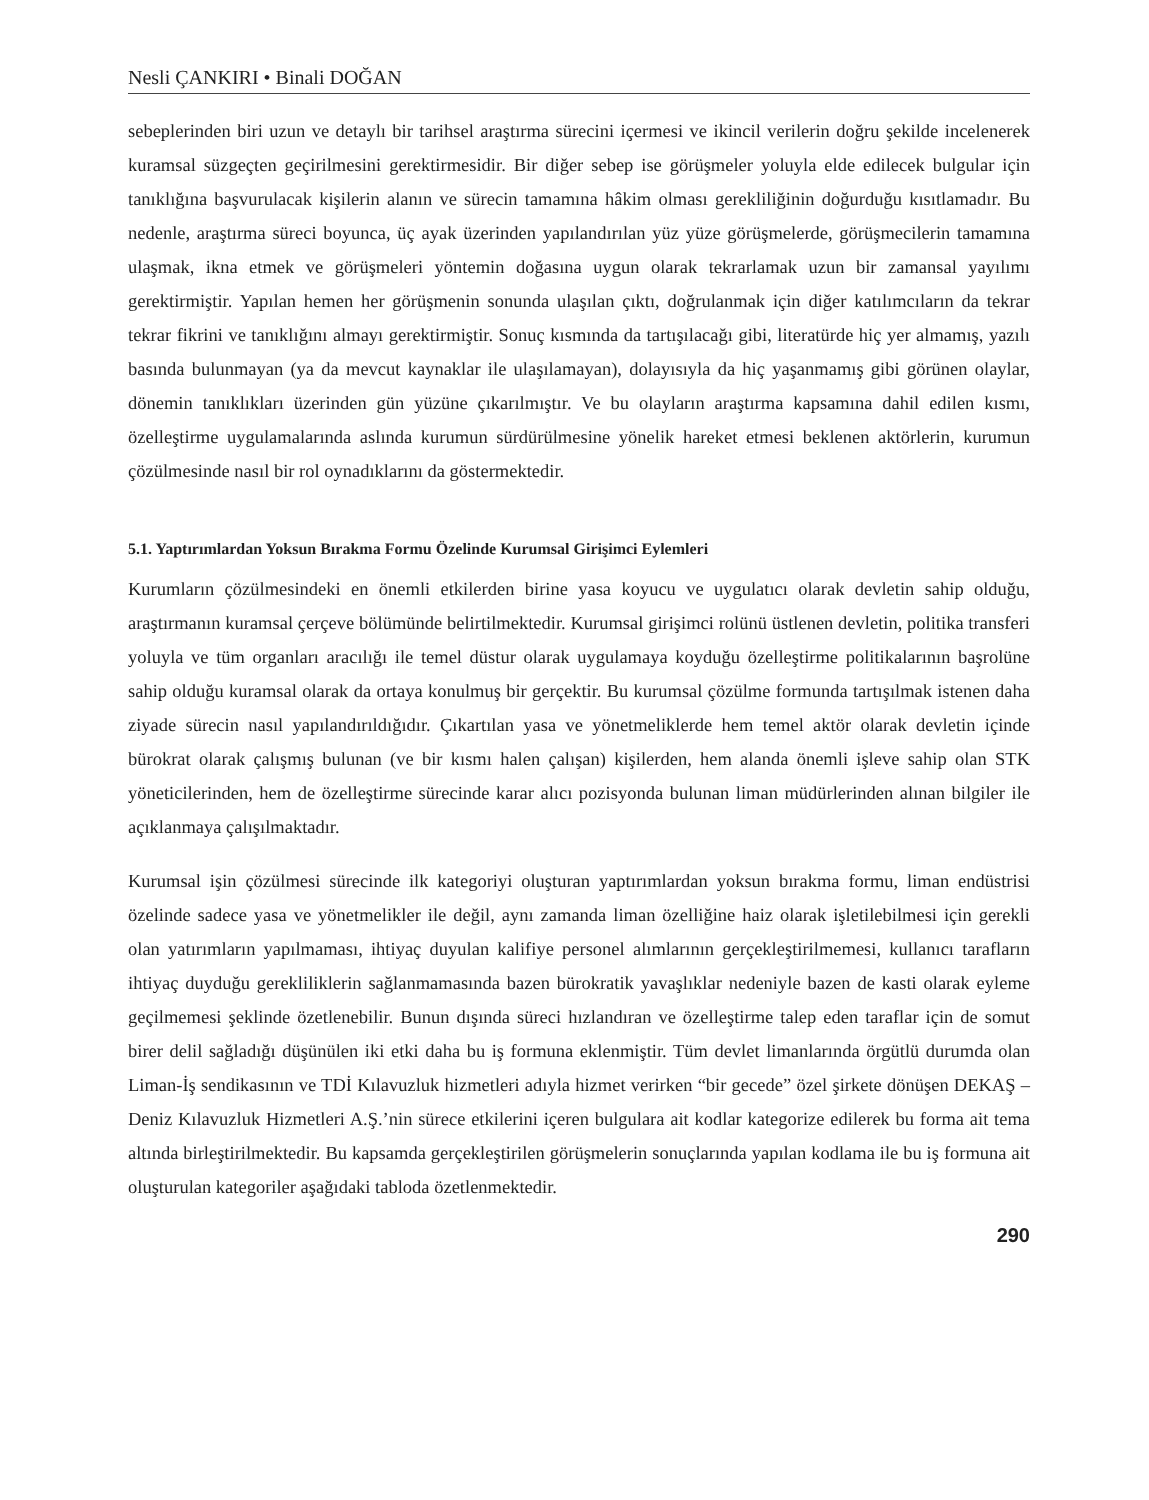Nesli ÇANKIRI • Binali DOĞAN
sebeplerinden biri uzun ve detaylı bir tarihsel araştırma sürecini içermesi ve ikincil verilerin doğru şekilde incelenerek kuramsal süzgeçten geçirilmesini gerektirmesidir. Bir diğer sebep ise görüşmeler yoluyla elde edilecek bulgular için tanıklığına başvurulacak kişilerin alanın ve sürecin tamamına hâkim olması gerekliliğinin doğurduğu kısıtlamadır. Bu nedenle, araştırma süreci boyunca, üç ayak üzerinden yapılandırılan yüz yüze görüşmelerde, görüşmecilerin tamamına ulaşmak, ikna etmek ve görüşmeleri yöntemin doğasına uygun olarak tekrarlamak uzun bir zamansal yayılımı gerektirmiştir. Yapılan hemen her görüşmenin sonunda ulaşılan çıktı, doğrulanmak için diğer katılımcıların da tekrar tekrar fikrini ve tanıklığını almayı gerektirmiştir. Sonuç kısmında da tartışılacağı gibi, literatürde hiç yer almamış, yazılı basında bulunmayan (ya da mevcut kaynaklar ile ulaşılamayan), dolayısıyla da hiç yaşanmamış gibi görünen olaylar, dönemin tanıklıkları üzerinden gün yüzüne çıkarılmıştır. Ve bu olayların araştırma kapsamına dahil edilen kısmı, özelleştirme uygulamalarında aslında kurumun sürdürülmesine yönelik hareket etmesi beklenen aktörlerin, kurumun çözülmesinde nasıl bir rol oynadıklarını da göstermektedir.
5.1. Yaptırımlardan Yoksun Bırakma Formu Özelinde Kurumsal Girişimci Eylemleri
Kurumların çözülmesindeki en önemli etkilerden birine yasa koyucu ve uygulatıcı olarak devletin sahip olduğu, araştırmanın kuramsal çerçeve bölümünde belirtilmektedir. Kurumsal girişimci rolünü üstlenen devletin, politika transferi yoluyla ve tüm organları aracılığı ile temel düstur olarak uygulamaya koyduğu özelleştirme politikalarının başrolüne sahip olduğu kuramsal olarak da ortaya konulmuş bir gerçektir. Bu kurumsal çözülme formunda tartışılmak istenen daha ziyade sürecin nasıl yapılandırıldığıdır. Çıkartılan yasa ve yönetmeliklerde hem temel aktör olarak devletin içinde bürokrat olarak çalışmış bulunan (ve bir kısmı halen çalışan) kişilerden, hem alanda önemli işleve sahip olan STK yöneticilerinden, hem de özelleştirme sürecinde karar alıcı pozisyonda bulunan liman müdürlerinden alınan bilgiler ile açıklanmaya çalışılmaktadır.
Kurumsal işin çözülmesi sürecinde ilk kategoriyi oluşturan yaptırımlardan yoksun bırakma formu, liman endüstrisi özelinde sadece yasa ve yönetmelikler ile değil, aynı zamanda liman özelliğine haiz olarak işletilebilmesi için gerekli olan yatırımların yapılmaması, ihtiyaç duyulan kalifiye personel alımlarının gerçekleştirilmemesi, kullanıcı tarafların ihtiyaç duyduğu gerekliliklerin sağlanmamasında bazen bürokratik yavaşlıklar nedeniyle bazen de kasti olarak eyleme geçilmemesi şeklinde özetlenebilir. Bunun dışında süreci hızlandıran ve özelleştirme talep eden taraflar için de somut birer delil sağladığı düşünülen iki etki daha bu iş formuna eklenmiştir. Tüm devlet limanlarında örgütlü durumda olan Liman-İş sendikasının ve TDİ Kılavuzluk hizmetleri adıyla hizmet verirken “bir gecede” özel şirkete dönüşen DEKAŞ – Deniz Kılavuzluk Hizmetleri A.Ş.’nin sürece etkilerini içeren bulgulara ait kodlar kategorize edilerek bu forma ait tema altında birleştirilmektedir. Bu kapsamda gerçekleştirilen görüşmelerin sonuçlarında yapılan kodlama ile bu iş formuna ait oluşturulan kategoriler aşağıdaki tabloda özetlenmektedir.
290